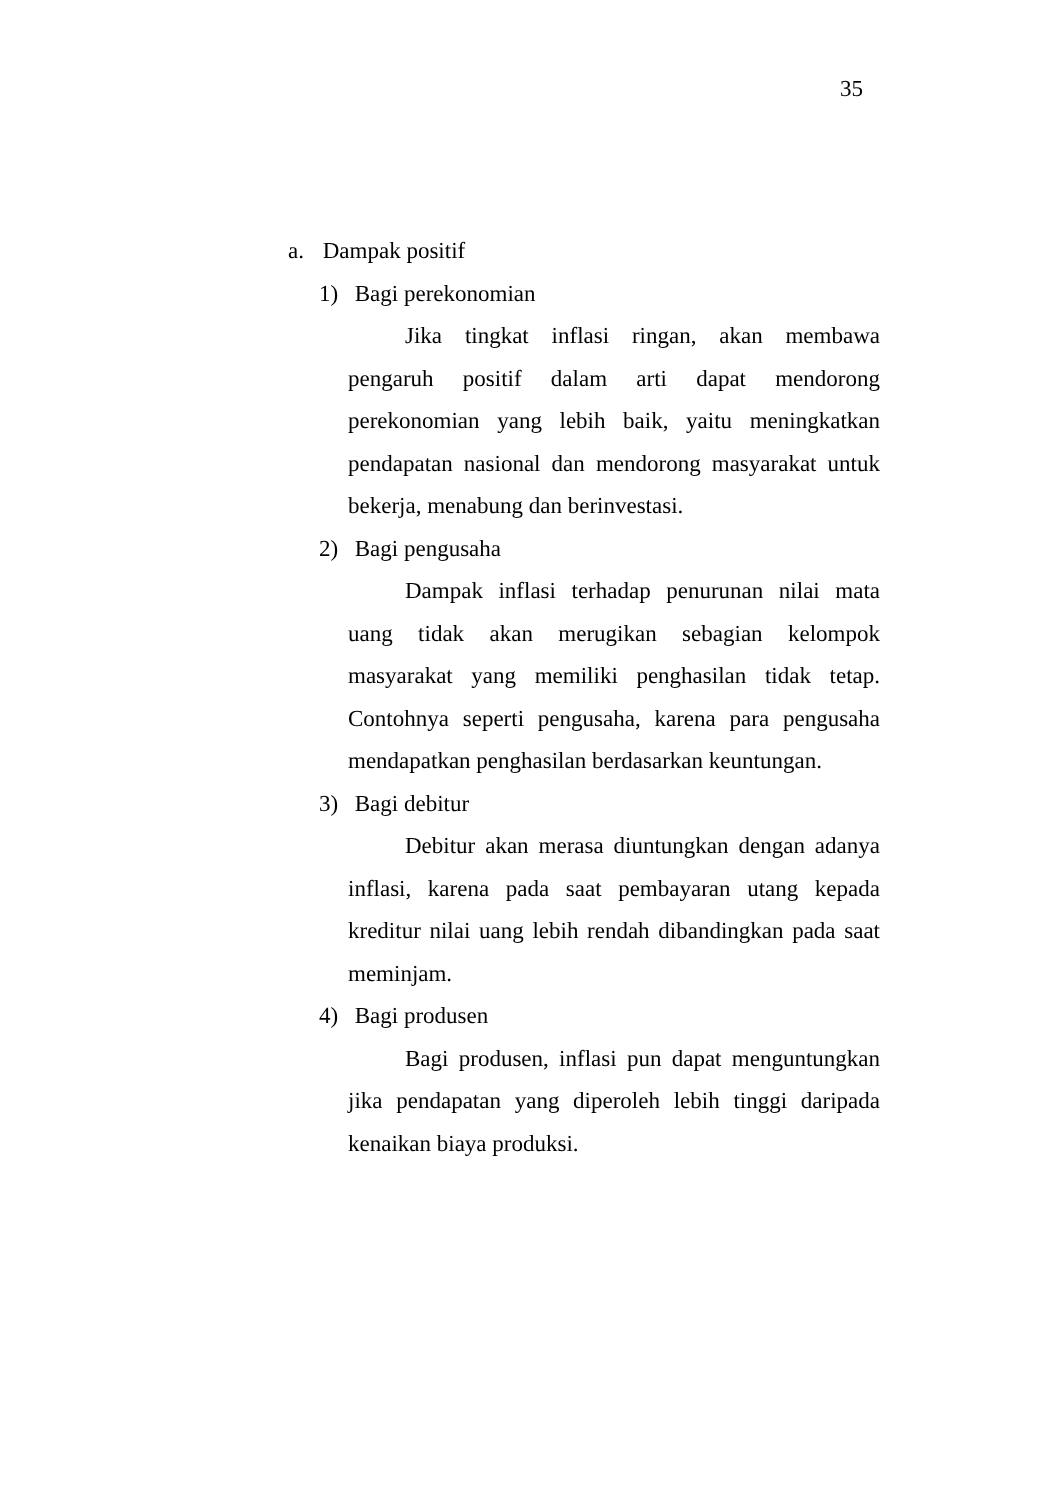35
a. Dampak positif
1) Bagi perekonomian
Jika tingkat inflasi ringan, akan membawa pengaruh positif dalam arti dapat mendorong perekonomian yang lebih baik, yaitu meningkatkan pendapatan nasional dan mendorong masyarakat untuk bekerja, menabung dan berinvestasi.
2) Bagi pengusaha
Dampak inflasi terhadap penurunan nilai mata uang tidak akan merugikan sebagian kelompok masyarakat yang memiliki penghasilan tidak tetap. Contohnya seperti pengusaha, karena para pengusaha mendapatkan penghasilan berdasarkan keuntungan.
3) Bagi debitur
Debitur akan merasa diuntungkan dengan adanya inflasi, karena pada saat pembayaran utang kepada kreditur nilai uang lebih rendah dibandingkan pada saat meminjam.
4) Bagi produsen
Bagi produsen, inflasi pun dapat menguntungkan jika pendapatan yang diperoleh lebih tinggi daripada kenaikan biaya produksi.